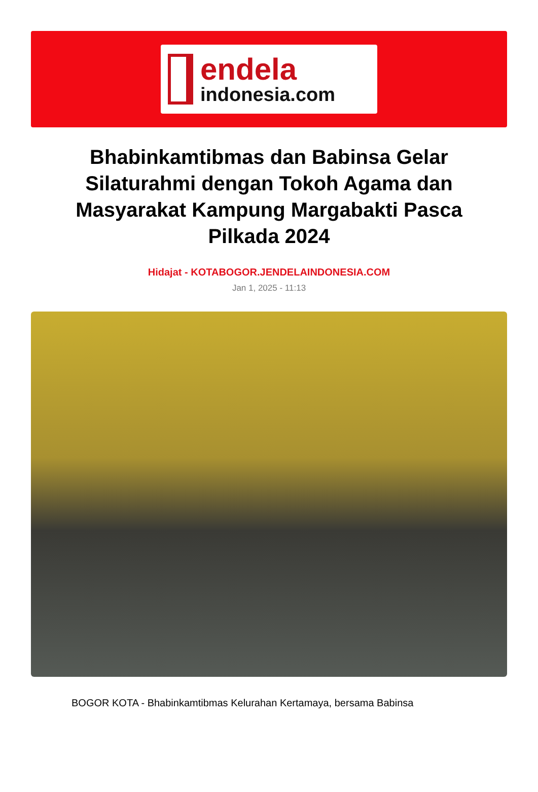endela
indonesia.com
Bhabinkamtibmas dan Babinsa Gelar Silaturahmi dengan Tokoh Agama dan Masyarakat Kampung Margabakti Pasca Pilkada 2024
Hidajat - KOTABOGOR.JENDELAINDONESIA.COM
Jan 1, 2025 - 11:13
BOGOR KOTA - Bhabinkamtibmas Kelurahan Kertamaya, bersama Babinsa